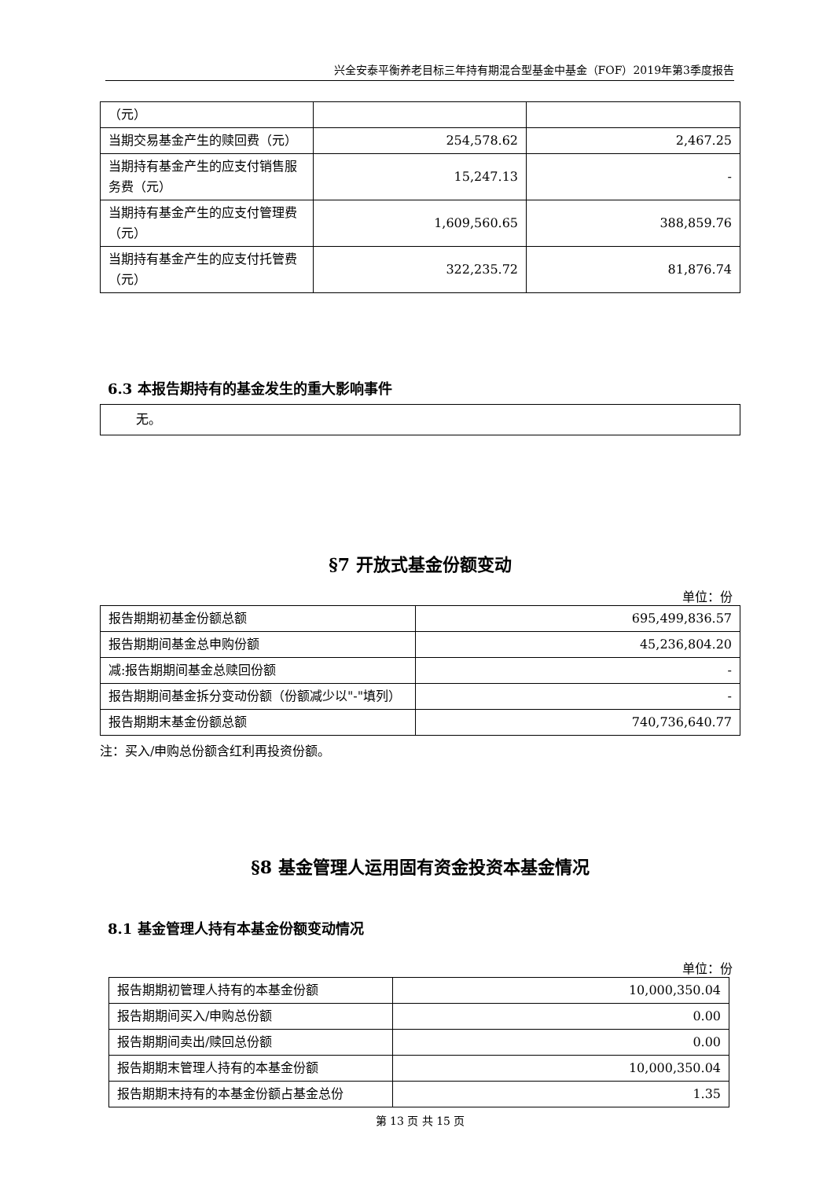兴全安泰平衡养老目标三年持有期混合型基金中基金（FOF）2019年第3季度报告
| （元） | | |
| 当期交易基金产生的赎回费（元） | 254,578.62 | 2,467.25 |
| 当期持有基金产生的应支付销售服务费（元） | 15,247.13 | - |
| 当期持有基金产生的应支付管理费（元） | 1,609,560.65 | 388,859.76 |
| 当期持有基金产生的应支付托管费（元） | 322,235.72 | 81,876.74 |
6.3 本报告期持有的基金发生的重大影响事件
| 无。 |
§7 开放式基金份额变动
单位：份
| 报告期期初基金份额总额 | 695,499,836.57 |
| 报告期期间基金总申购份额 | 45,236,804.20 |
| 减:报告期期间基金总赎回份额 | - |
| 报告期期间基金拆分变动份额（份额减少以"-"填列） | - |
| 报告期期末基金份额总额 | 740,736,640.77 |
注：买入/申购总份额含红利再投资份额。
§8 基金管理人运用固有资金投资本基金情况
8.1 基金管理人持有本基金份额变动情况
单位：份
| 报告期期初管理人持有的本基金份额 | 10,000,350.04 |
| 报告期期间买入/申购总份额 | 0.00 |
| 报告期期间卖出/赎回总份额 | 0.00 |
| 报告期期末管理人持有的本基金份额 | 10,000,350.04 |
| 报告期期末持有的本基金份额占基金总份 | 1.35 |
第 13 页 共 15 页